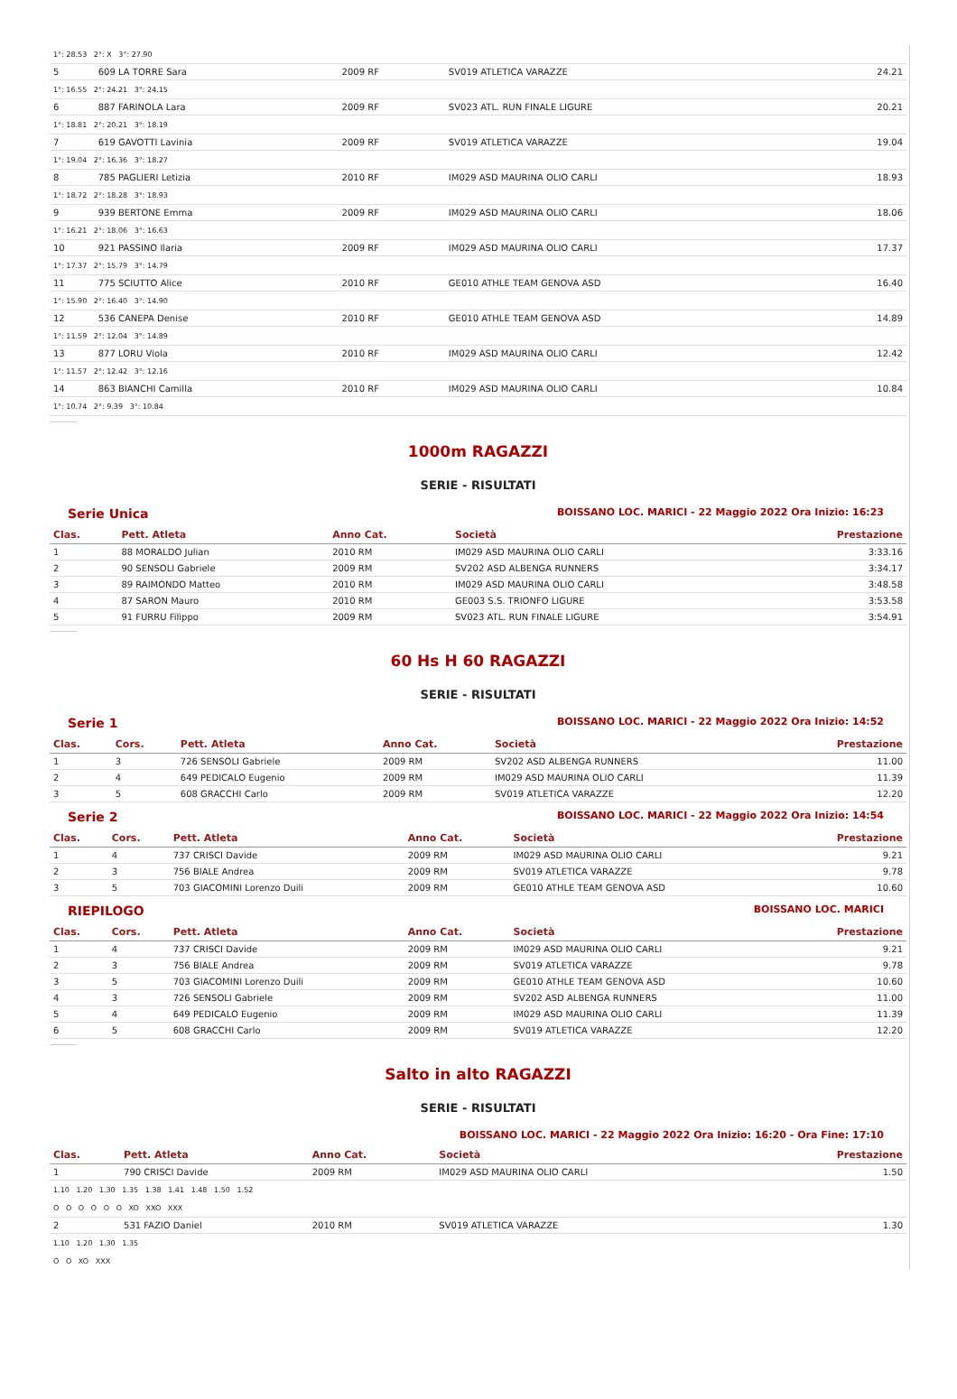| 1°: 28.53 2°: X 3°: 27.90 | | | | |
| 5 | 609 LA TORRE Sara | 2009 RF | SV019 ATLETICA VARAZZE | 24.21 |
| 1°: 16.55 2°: 24.21 3°: 24.15 | | | | |
| 6 | 887 FARINOLA Lara | 2009 RF | SV023 ATL. RUN FINALE LIGURE | 20.21 |
| 1°: 18.81 2°: 20.21 3°: 18.19 | | | | |
| 7 | 619 GAVOTTI Lavinia | 2009 RF | SV019 ATLETICA VARAZZE | 19.04 |
| 1°: 19.04 2°: 16.36 3°: 18.27 | | | | |
| 8 | 785 PAGLIERI Letizia | 2010 RF | IM029 ASD MAURINA OLIO CARLI | 18.93 |
| 1°: 18.72 2°: 18.28 3°: 18.93 | | | | |
| 9 | 939 BERTONE Emma | 2009 RF | IM029 ASD MAURINA OLIO CARLI | 18.06 |
| 1°: 16.21 2°: 18.06 3°: 16.63 | | | | |
| 10 | 921 PASSINO Ilaria | 2009 RF | IM029 ASD MAURINA OLIO CARLI | 17.37 |
| 1°: 17.37 2°: 15.79 3°: 14.79 | | | | |
| 11 | 775 SCIUTTO Alice | 2010 RF | GE010 ATHLE TEAM GENOVA ASD | 16.40 |
| 1°: 15.90 2°: 16.40 3°: 14.90 | | | | |
| 12 | 536 CANEPA Denise | 2010 RF | GE010 ATHLE TEAM GENOVA ASD | 14.89 |
| 1°: 11.59 2°: 12.04 3°: 14.89 | | | | |
| 13 | 877 LORU Viola | 2010 RF | IM029 ASD MAURINA OLIO CARLI | 12.42 |
| 1°: 11.57 2°: 12.42 3°: 12.16 | | | | |
| 14 | 863 BIANCHI Camilla | 2010 RF | IM029 ASD MAURINA OLIO CARLI | 10.84 |
| 1°: 10.74 2°: 9.39 3°: 10.84 | | | | |
1000m RAGAZZI
SERIE - RISULTATI
Serie Unica BOISSANO LOC. MARICI - 22 Maggio 2022 Ora Inizio: 16:23
| Clas. | Pett. Atleta | Anno Cat. | Società | Prestazione |
| --- | --- | --- | --- | --- |
| 1 | 88 MORALDO Julian | 2010 RM | IM029 ASD MAURINA OLIO CARLI | 3:33.16 |
| 2 | 90 SENSOLI Gabriele | 2009 RM | SV202 ASD ALBENGA RUNNERS | 3:34.17 |
| 3 | 89 RAIMONDO Matteo | 2010 RM | IM029 ASD MAURINA OLIO CARLI | 3:48.58 |
| 4 | 87 SARON Mauro | 2010 RM | GE003 S.S. TRIONFO LIGURE | 3:53.58 |
| 5 | 91 FURRU Filippo | 2009 RM | SV023 ATL. RUN FINALE LIGURE | 3:54.91 |
60 Hs H 60 RAGAZZI
SERIE - RISULTATI
Serie 1 BOISSANO LOC. MARICI - 22 Maggio 2022 Ora Inizio: 14:52
| Clas. | Cors. | Pett. Atleta | Anno Cat. | Società | Prestazione |
| --- | --- | --- | --- | --- | --- |
| 1 | 3 | 726 SENSOLI Gabriele | 2009 RM | SV202 ASD ALBENGA RUNNERS | 11.00 |
| 2 | 4 | 649 PEDICALO Eugenio | 2009 RM | IM029 ASD MAURINA OLIO CARLI | 11.39 |
| 3 | 5 | 608 GRACCHI Carlo | 2009 RM | SV019 ATLETICA VARAZZE | 12.20 |
Serie 2 BOISSANO LOC. MARICI - 22 Maggio 2022 Ora Inizio: 14:54
| Clas. | Cors. | Pett. Atleta | Anno Cat. | Società | Prestazione |
| --- | --- | --- | --- | --- | --- |
| 1 | 4 | 737 CRISCI Davide | 2009 RM | IM029 ASD MAURINA OLIO CARLI | 9.21 |
| 2 | 3 | 756 BIALE Andrea | 2009 RM | SV019 ATLETICA VARAZZE | 9.78 |
| 3 | 5 | 703 GIACOMINI Lorenzo Duili | 2009 RM | GE010 ATHLE TEAM GENOVA ASD | 10.60 |
RIEPILOGO BOISSANO LOC. MARICI
| Clas. | Cors. | Pett. Atleta | Anno Cat. | Società | Prestazione |
| --- | --- | --- | --- | --- | --- |
| 1 | 4 | 737 CRISCI Davide | 2009 RM | IM029 ASD MAURINA OLIO CARLI | 9.21 |
| 2 | 3 | 756 BIALE Andrea | 2009 RM | SV019 ATLETICA VARAZZE | 9.78 |
| 3 | 5 | 703 GIACOMINI Lorenzo Duili | 2009 RM | GE010 ATHLE TEAM GENOVA ASD | 10.60 |
| 4 | 3 | 726 SENSOLI Gabriele | 2009 RM | SV202 ASD ALBENGA RUNNERS | 11.00 |
| 5 | 4 | 649 PEDICALO Eugenio | 2009 RM | IM029 ASD MAURINA OLIO CARLI | 11.39 |
| 6 | 5 | 608 GRACCHI Carlo | 2009 RM | SV019 ATLETICA VARAZZE | 12.20 |
Salto in alto RAGAZZI
SERIE - RISULTATI
BOISSANO LOC. MARICI - 22 Maggio 2022 Ora Inizio: 16:20 - Ora Fine: 17:10
| Clas. | Pett. Atleta | Anno Cat. | Società | Prestazione |
| --- | --- | --- | --- | --- |
| 1 | 790 CRISCI Davide | 2009 RM | IM029 ASD MAURINA OLIO CARLI | 1.50 |
| 1.10 1.20 1.30 1.35 1.38 1.41 1.48 1.50 1.52 | | | | |
| O O O O O O XO XXO XXX | | | | |
| 2 | 531 FAZIO Daniel | 2010 RM | SV019 ATLETICA VARAZZE | 1.30 |
| 1.10 1.20 1.30 1.35 | | | | |
| O O XO XXX | | | | |